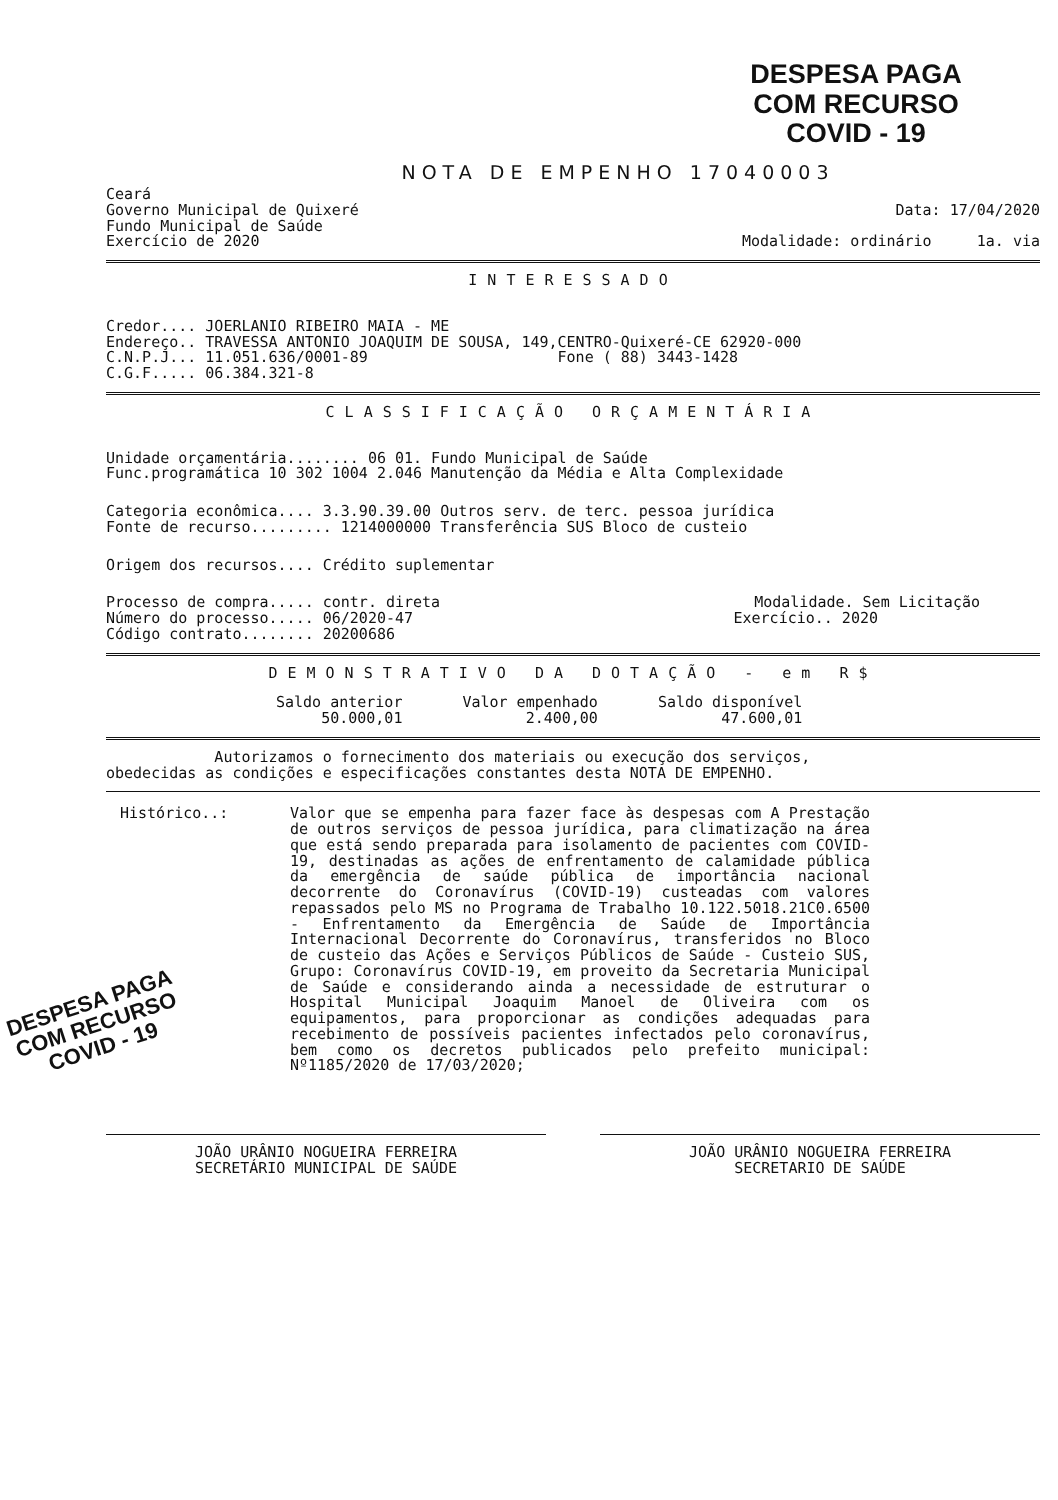DESPESA PAGA
COM RECURSO
COVID - 19
NOTA DE EMPENHO 17040003
Ceará
Governo Municipal de Quixeré Data: 17/04/2020
Fundo Municipal de Saúde
Exercício de 2020 Modalidade: ordinário 1a. via
INTERESSADO
Credor.... JOERLANIO RIBEIRO MAIA - ME
Endereço.. TRAVESSA ANTONIO JOAQUIM DE SOUSA, 149,CENTRO-Quixeré-CE 62920-000
C.N.P.J... 11.051.636/0001-89 Fone ( 88) 3443-1428
C.G.F..... 06.384.321-8
CLASSIFICAÇÃO ORÇAMENTÁRIA
Unidade orçamentária........ 06 01. Fundo Municipal de Saúde
Func.programática 10 302 1004 2.046 Manutenção da Média e Alta Complexidade
Categoria econômica.... 3.3.90.39.00 Outros serv. de terc. pessoa jurídica
Fonte de recurso......... 1214000000 Transferência SUS Bloco de custeio
Origem dos recursos.... Crédito suplementar
Processo de compra..... contr. direta Modalidade. Sem Licitação
Número do processo..... 06/2020-47 Exercício.. 2020
Código contrato........ 20200686
DEMONSTRATIVO DA DOTAÇÃO - em R$
| Saldo anterior 50.000,01 | Valor empenhado 2.400,00 | Saldo disponível 47.600,01 |
Autorizamos o fornecimento dos materiais ou execução dos serviços,
obedecidas as condições e especificações constantes desta NOTA DE EMPENHO.
Histórico..: Valor que se empenha para fazer face às despesas com A Prestação de outros serviços de pessoa jurídica, para climatização na área que está sendo preparada para isolamento de pacientes com COVID-19, destinadas as ações de enfrentamento de calamidade pública da emergência de saúde pública de importância nacional decorrente do Coronavírus (COVID-19) custeadas com valores repassados pelo MS no Programa de Trabalho 10.122.5018.21C0.6500 - Enfrentamento da Emergência de Saúde de Importância Internacional Decorrente do Coronavírus, transferidos no Bloco de custeio das Ações e Serviços Públicos de Saúde - Custeio SUS, Grupo: Coronavírus COVID-19, em proveito da Secretaria Municipal de Saúde e considerando ainda a necessidade de estruturar o Hospital Municipal Joaquim Manoel de Oliveira com os equipamentos, para proporcionar as condições adequadas para recebimento de possíveis pacientes infectados pelo coronavírus, bem como os decretos publicados pelo prefeito municipal: Nº1185/2020 de 17/03/2020;
DESPESA PAGA
COM RECURSO
COVID - 19
JOÃO URÂNIO NOGUEIRA FERREIRA
SECRETÁRIO MUNICIPAL DE SAÚDE
JOÃO URÂNIO NOGUEIRA FERREIRA
SECRETARIO DE SAÚDE